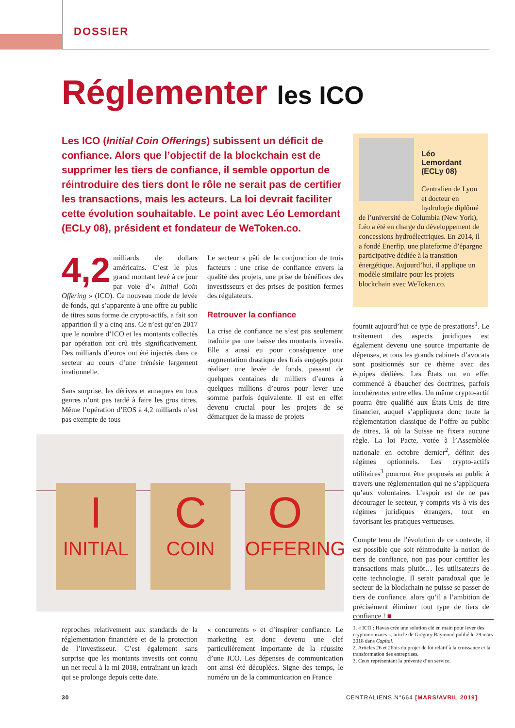DOSSIER
Réglementer les ICO
Les ICO (Initial Coin Offerings) subissent un déficit de confiance. Alors que l’objectif de la blockchain est de supprimer les tiers de confiance, il semble opportun de réintroduire des tiers dont le rôle ne serait pas de certifier les transactions, mais les acteurs. La loi devrait faciliter cette évolution souhaitable. Le point avec Léo Lemordant (ECLy 08), président et fondateur de WeToken.co.
4,2 milliards de dollars américains. C’est le plus grand montant levé à ce jour par voie d’« Initial Coin Offering » (ICO). Ce nouveau mode de levée de fonds, qui s’apparente à une offre au public de titres sous forme de crypto-actifs, a fait son apparition il y a cinq ans. Ce n’est qu’en 2017 que le nombre d’ICO et les montants collectés par opération ont crû très significativement. Des milliards d’euros ont été injectés dans ce secteur au cours d’une frénésie largement irrationnelle.
Sans surprise, les dérives et arnaques en tous genres n’ont pas tardé à faire les gros titres. Même l’opération d’EOS à 4,2 milliards n’est pas exempte de tous
Le secteur a pâti de la conjonction de trois facteurs : une crise de confiance envers la qualité des projets, une prise de bénéfices des investisseurs et des prises de position fermes des régulateurs.
Retrouver la confiance
La crise de confiance ne s’est pas seulement traduite par une baisse des montants investis. Elle a aussi eu pour conséquence une augmentation drastique des frais engagés pour réaliser une levée de fonds, passant de quelques centaines de milliers d’euros à quelques millions d’euros pour lever une somme parfois équivalente. Il est en effet devenu crucial pour les projets de se démarquer de la masse de projets
Léo
Lemordant
(ECLy 08)
Centralien de Lyon et docteur en hydrologie diplômé de l’université de Columbia (New York), Léo a été en charge du développement de concessions hydroélectriques. En 2014, il a fondé Enerfip, une plateforme d’épargne participative dédiée à la transition énergétique. Aujourd’hui, il applique un modèle similaire pour les projets blockchain avec WeToken.co.
fournit aujourd’hui ce type de prestations<sup>1</sup>. Le traitement des aspects juridiques est également devenu une source importante de dépenses, et tous les grands cabinets d’avocats sont positionnés sur ce thème avec des équipes dédiées. Les États ont en effet commencé à ébaucher des doctrines, parfois incohérentes entre elles. Un même crypto-actif pourra être qualifié aux États-Unis de titre financier, auquel s’appliquera donc toute la réglementation classique de l’offre au public de titres, là où la Suisse ne fixera aucune règle. La loi Pacte, votée à l’Assemblée nationale en octobre dernier<sup>2</sup>, définit des régimes optionnels. Les crypto-actifs utilitaires<sup>3</sup> pourront être proposés au public à travers une réglementation qui ne s’appliquera qu’aux volontaires. L’espoir est de ne pas décourager le secteur, y compris vis-à-vis des régimes juridiques étrangers, tout en favorisant les pratiques vertueuses.
Compte tenu de l’évolution de ce contexte, il est possible que soit réintroduite la notion de tiers de confiance, non pas pour certifier les transactions mais plutôt… les utilisateurs de cette technologie. Il serait paradoxal que le secteur de la blockchain ne puisse se passer de tiers de confiance, alors qu’il a l’ambition de précisément éliminer tout type de tiers de confiance ! ■
I
INITIAL
C
COIN
O
OFFERING
reproches relativement aux standards de la réglementation financière et de la protection de l’investisseur. C’est également sans surprise que les montants investis ont connu un net recul à la mi-2018, entraînant un krach qui se prolonge depuis cette date.
« concurrents » et d’inspirer confiance. Le marketing est donc devenu une clef particulièrement importante de la réussite d’une ICO. Les dépenses de communication ont ainsi été décuplées. Signe des temps, le numéro un de la communication en France
1. « ICO : Havas crée une solution clé en main pour lever des cryptomonnaies », article de Grégory Raymond publié le 29 mars 2018 dans Capital.
2. Articles 26 et 26bis du projet de loi relatif à la croissance et la transformation des entreprises.
3. Ceux représentant la prévente d’un service.
30
CENTRALIENS N°664 [MARS/AVRIL 2019]